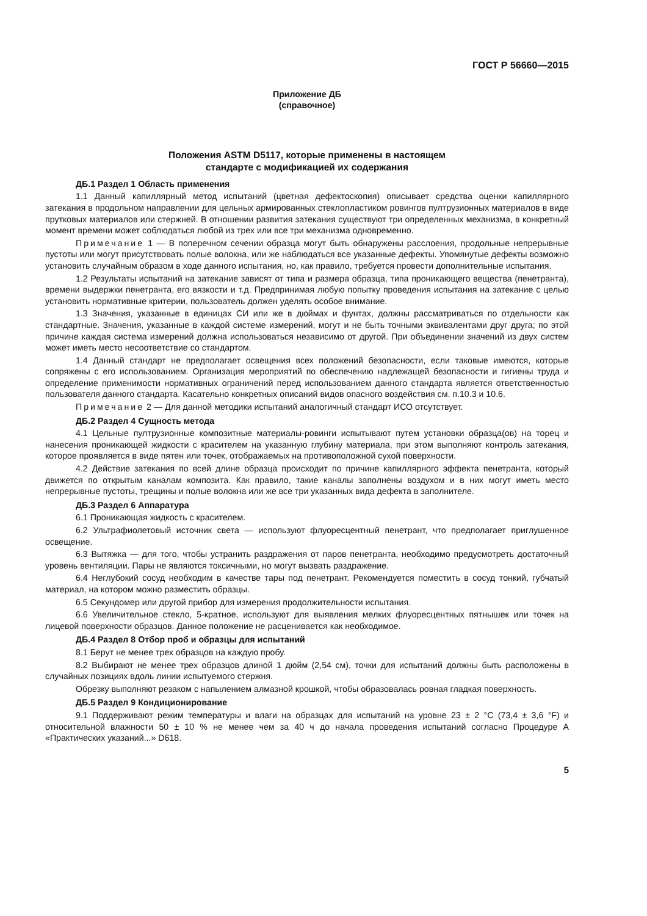ГОСТ Р 56660—2015
Приложение ДБ
(справочное)
Положения ASTM D5117, которые применены в настоящем
стандарте с модификацией их содержания
ДБ.1 Раздел 1 Область применения
1.1 Данный капиллярный метод испытаний (цветная дефектоскопия) описывает средства оценки капиллярного затекания в продольном направлении для цельных армированных стеклопластиком ровингов пултрузионных материалов в виде прутковых материалов или стержней. В отношении развития затекания существуют три определенных механизма, в конкретный момент времени может соблюдаться любой из трех или все три механизма одновременно.
Примечание 1 — В поперечном сечении образца могут быть обнаружены расслоения, продольные непрерывные пустоты или могут присутствовать полые волокна, или же наблюдаться все указанные дефекты. Упомянутые дефекты возможно установить случайным образом в ходе данного испытания, но, как правило, требуется провести дополнительные испытания.
1.2 Результаты испытаний на затекание зависят от типа и размера образца, типа проникающего вещества (пенетранта), времени выдержки пенетранта, его вязкости и т.д. Предпринимая любую попытку проведения испытания на затекание с целью установить нормативные критерии, пользователь должен уделять особое внимание.
1.3 Значения, указанные в единицах СИ или же в дюймах и фунтах, должны рассматриваться по отдельности как стандартные. Значения, указанные в каждой системе измерений, могут и не быть точными эквивалентами друг друга; по этой причине каждая система измерений должна использоваться независимо от другой. При объединении значений из двух систем может иметь место несоответствие со стандартом.
1.4 Данный стандарт не предполагает освещения всех положений безопасности, если таковые имеются, которые сопряжены с его использованием. Организация мероприятий по обеспечению надлежащей безопасности и гигиены труда и определение применимости нормативных ограничений перед использованием данного стандарта является ответственностью пользователя данного стандарта. Касательно конкретных описаний видов опасного воздействия см. п.10.3 и 10.6.
Примечание 2 — Для данной методики испытаний аналогичный стандарт ИСО отсутствует.
ДБ.2 Раздел 4 Сущность метода
4.1 Цельные пултрузионные композитные материалы-ровинги испытывают путем установки образца(ов) на торец и нанесения проникающей жидкости с красителем на указанную глубину материала, при этом выполняют контроль затекания, которое проявляется в виде пятен или точек, отображаемых на противоположной сухой поверхности.
4.2 Действие затекания по всей длине образца происходит по причине капиллярного эффекта пенетранта, который движется по открытым каналам композита. Как правило, такие каналы заполнены воздухом и в них могут иметь место непрерывные пустоты, трещины и полые волокна или же все три указанных вида дефекта в заполнителе.
ДБ.3 Раздел 6 Аппаратура
6.1 Проникающая жидкость с красителем.
6.2 Ультрафиолетовый источник света — используют флуоресцентный пенетрант, что предполагает приглушенное освещение.
6.3 Вытяжка — для того, чтобы устранить раздражения от паров пенетранта, необходимо предусмотреть достаточный уровень вентиляции. Пары не являются токсичными, но могут вызвать раздражение.
6.4 Неглубокий сосуд необходим в качестве тары под пенетрант. Рекомендуется поместить в сосуд тонкий, губчатый материал, на котором можно разместить образцы.
6.5 Секундомер или другой прибор для измерения продолжительности испытания.
6.6 Увеличительное стекло, 5-кратное, используют для выявления мелких флуоресцентных пятнышек или точек на лицевой поверхности образцов. Данное положение не расценивается как необходимое.
ДБ.4 Раздел 8 Отбор проб и образцы для испытаний
8.1 Берут не менее трех образцов на каждую пробу.
8.2 Выбирают не менее трех образцов длиной 1 дюйм (2,54 см), точки для испытаний должны быть расположены в случайных позициях вдоль линии испытуемого стержня.
Обрезку выполняют резаком с напылением алмазной крошкой, чтобы образовалась ровная гладкая поверхность.
ДБ.5 Раздел 9 Кондиционирование
9.1 Поддерживают режим температуры и влаги на образцах для испытаний на уровне 23 ± 2 °С (73,4 ± 3,6 °F) и относительной влажности 50 ± 10 % не менее чем за 40 ч до начала проведения испытаний согласно Процедуре А «Практических указаний...» D618.
5